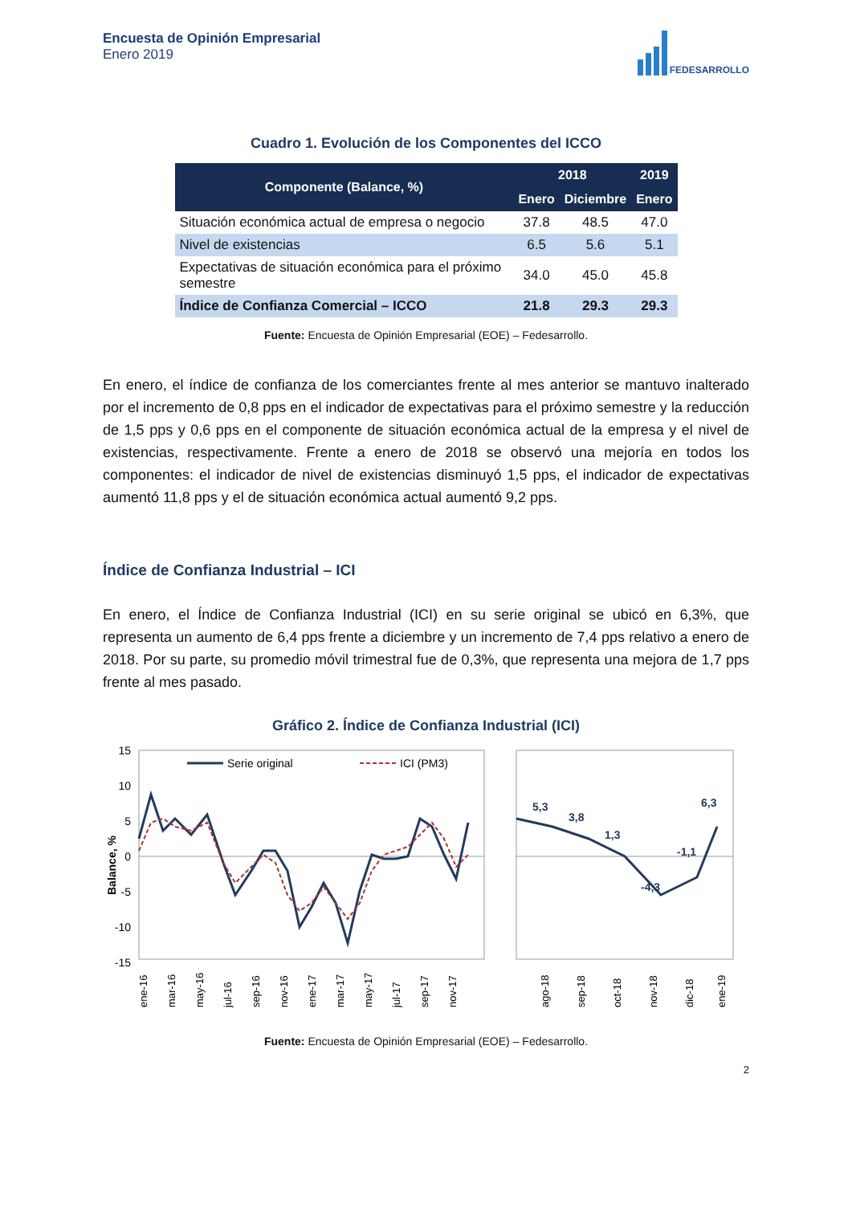Encuesta de Opinión Empresarial
Enero 2019
FEDESARROLLO
Cuadro 1. Evolución de los Componentes del ICCO
| Componente (Balance, %) | 2018 | | 2019 |
| --- | --- | --- | --- |
| | Enero | Diciembre | Enero |
| Situación económica actual de empresa o negocio | 37.8 | 48.5 | 47.0 |
| Nivel de existencias | 6.5 | 5.6 | 5.1 |
| Expectativas de situación económica para el próximo semestre | 34.0 | 45.0 | 45.8 |
| Índice de Confianza Comercial – ICCO | 21.8 | 29.3 | 29.3 |
Fuente: Encuesta de Opinión Empresarial (EOE) – Fedesarrollo.
En enero, el índice de confianza de los comerciantes frente al mes anterior se mantuvo inalterado por el incremento de 0,8 pps en el indicador de expectativas para el próximo semestre y la reducción de 1,5 pps y 0,6 pps en el componente de situación económica actual de la empresa y el nivel de existencias, respectivamente. Frente a enero de 2018 se observó una mejoría en todos los componentes: el indicador de nivel de existencias disminuyó 1,5 pps, el indicador de expectativas aumentó 11,8 pps y el de situación económica actual aumentó 9,2 pps.
Índice de Confianza Industrial – ICI
En enero, el Índice de Confianza Industrial (ICI) en su serie original se ubicó en 6,3%, que representa un aumento de 6,4 pps frente a diciembre y un incremento de 7,4 pps relativo a enero de 2018. Por su parte, su promedio móvil trimestral fue de 0,3%, que representa una mejora de 1,7 pps frente al mes pasado.
Gráfico 2. Índice de Confianza Industrial (ICI)
15
10
5
0
-5
-10
-15
Balance, %
Serie original
ICI (PM3)
ene-16
mar-16
may-16
jul-16
sep-16
nov-16
ene-17
mar-17
may-17
jul-17
sep-17
nov-17
5,3
3,8
1,3
-4,3
-1,1
6,3
ago-18
sep-18
oct-18
nov-18
dic-18
ene-19
Fuente: Encuesta de Opinión Empresarial (EOE) – Fedesarrollo.
2